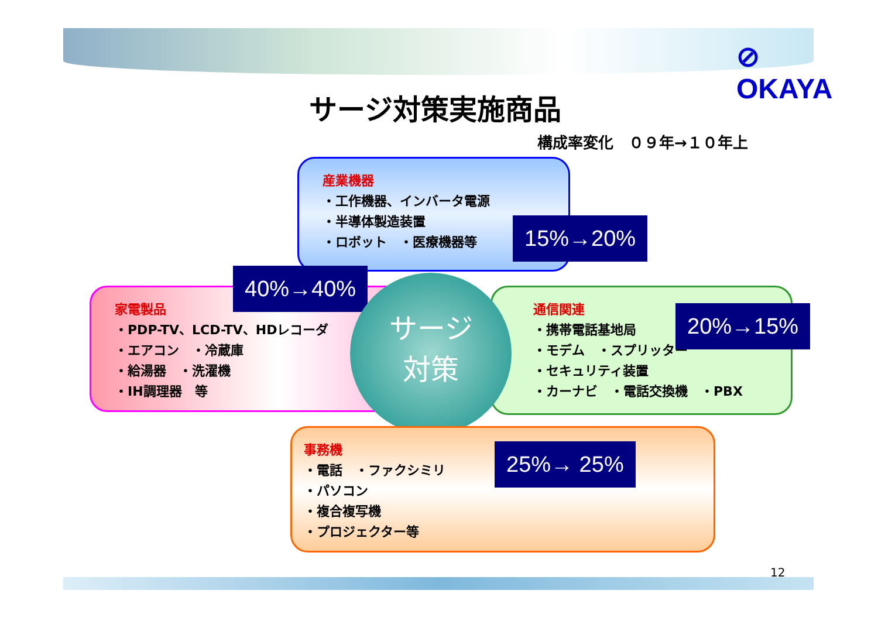⊘ OKAYA
サージ対策実施商品
構成率変化　０９年→１０年上
産業機器
・工作機器、インバータ電源
・半導体製造装置
・ロボット　・医療機器等
15%→20%
家電製品
・PDP-TV、LCD-TV、HDレコーダ
・エアコン　・冷蔵庫
・給湯器　・洗濯機
・IH調理器　等
40%→40%
通信関連
・携帯電話基地局
・モデム　・スプリッター
・セキュリティ装置
・カーナビ　・電話交換機　・PBX
20%→15%
サージ
対策
事務機
・電話　・ファクシミリ
・パソコン
・複合複写機
・プロジェクター等
25%→ 25%
12